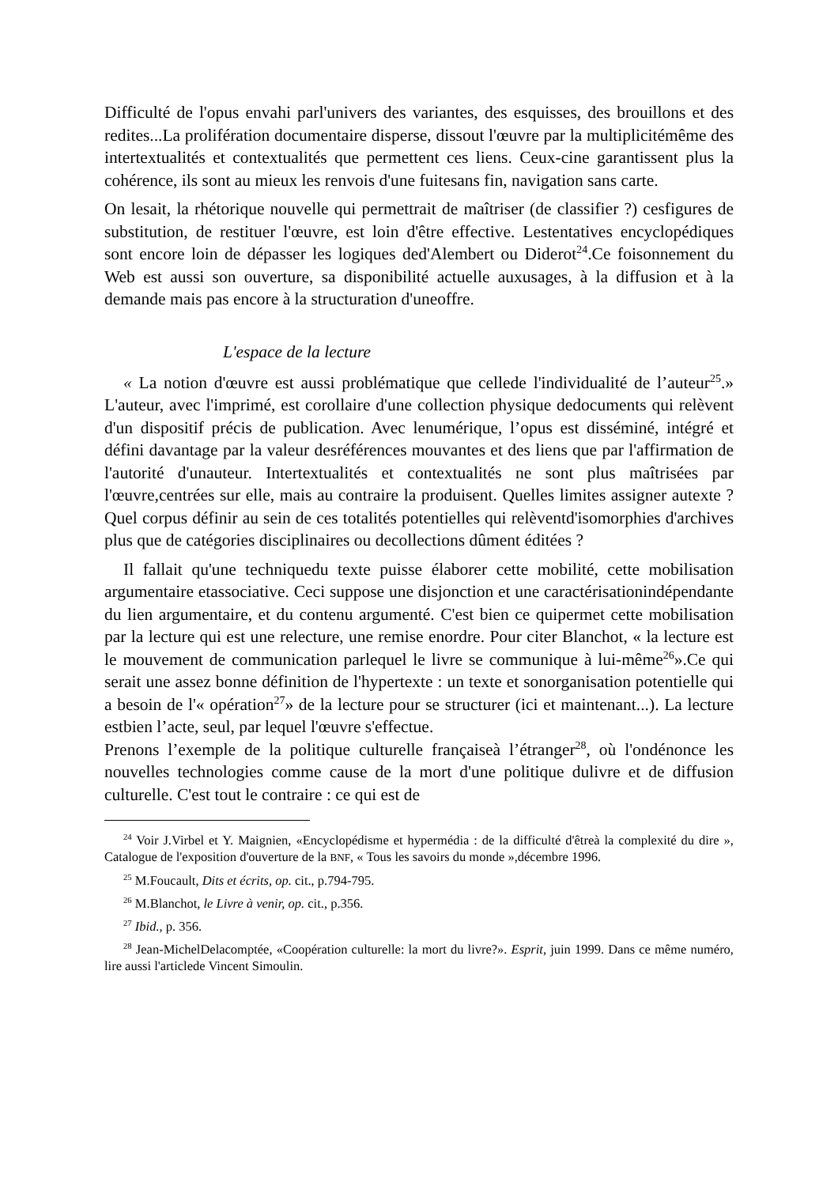Difficulté de l'opus envahi parl'univers des variantes, des esquisses, des brouillons et des redites...La prolifération documentaire disperse, dissout l'œuvre par la multiplicitémême des intertextualités et contextualités que permettent ces liens. Ceux-cine garantissent plus la cohérence, ils sont au mieux les renvois d'une fuitesans fin, navigation sans carte.
On lesait, la rhétorique nouvelle qui permettrait de maîtriser (de classifier ?) cesfigures de substitution, de restituer l'œuvre, est loin d'être effective. Lestentatives encyclopédiques sont encore loin de dépasser les logiques ded'Alembert ou Diderot<sup>24</sup>.Ce foisonnement du Web est aussi son ouverture, sa disponibilité actuelle auxusages, à la diffusion et à la demande mais pas encore à la structuration d'uneoffre.
L'espace de la lecture
« La notion d'œuvre est aussi problématique que cellede l'individualité de l’auteur<sup>25</sup>.» L'auteur, avec l'imprimé, est corollaire d'une collection physique dedocuments qui relèvent d'un dispositif précis de publication. Avec lenumérique, l’opus est disséminé, intégré et défini davantage par la valeur desréférences mouvantes et des liens que par l'affirmation de l'autorité d'unauteur. Intertextualités et contextualités ne sont plus maîtrisées par l'œuvre,centrées sur elle, mais au contraire la produisent. Quelles limites assigner autexte ? Quel corpus définir au sein de ces totalités potentielles qui relèventd'isomorphies d'archives plus que de catégories disciplinaires ou decollections dûment éditées ?
Il fallait qu'une techniquedu texte puisse élaborer cette mobilité, cette mobilisation argumentaire etassociative. Ceci suppose une disjonction et une caractérisationindépendante du lien argumentaire, et du contenu argumenté. C'est bien ce quipermet cette mobilisation par la lecture qui est une relecture, une remise enordre. Pour citer Blanchot, « la lecture est le mouvement de communication parlequel le livre se communique à lui-même<sup>26</sup>».Ce qui serait une assez bonne définition de l'hypertexte : un texte et sonorganisation potentielle qui a besoin de l'« opération<sup>27</sup>» de la lecture pour se structurer (ici et maintenant...). La lecture estbien l’acte, seul, par lequel l'œuvre s'effectue.
Prenons l’exemple de la politique culturelle françaiseà l’étranger<sup>28</sup>, où l'ondénonce les nouvelles technologies comme cause de la mort d'une politique dulivre et de diffusion culturelle. C'est tout le contraire : ce qui est de
<sup>24</sup> Voir J.Virbel et Y. Maignien, «Encyclopédisme et hypermédia : de la difficulté d'êtreà la complexité du dire », Catalogue de l'exposition d'ouverture de la BNF, « Tous les savoirs du monde »,décembre 1996.
<sup>25</sup> M.Foucault, Dits et écrits, op. cit., p.794-795.
<sup>26</sup> M.Blanchot, le Livre à venir, op. cit., p.356.
<sup>27</sup> Ibid., p. 356.
<sup>28</sup> Jean-MichelDelacomptée, «Coopération culturelle: la mort du livre?». Esprit, juin 1999. Dans ce même numéro, lire aussi l'articlede Vincent Simoulin.